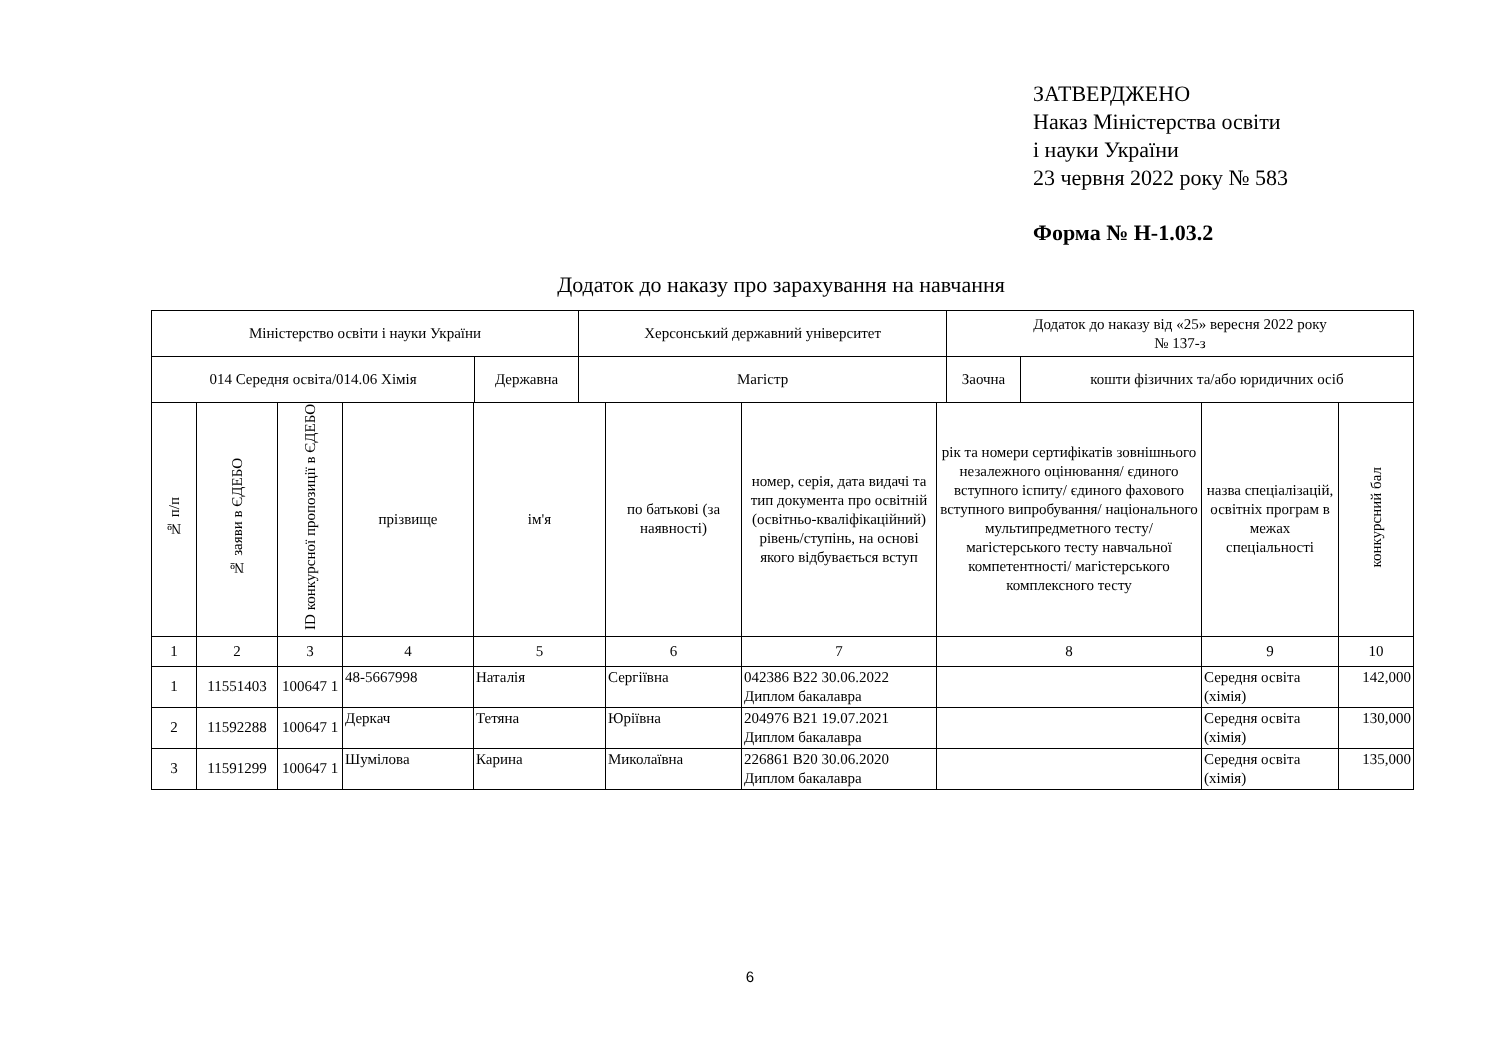ЗАТВЕРДЖЕНО
Наказ Міністерства освіти
і науки України
23 червня 2022 року № 583
Форма № Н-1.03.2
Додаток до наказу про зарахування на навчання
| Міністерство освіти і науки України | | Херсонський державний університет | Додаток до наказу від «25» вересня 2022 року № 137-з | |
| 014 Середня освіта/014.06 Хімія | Державна | Магістр | Заочна | кошти фізичних та/або юридичних осіб |
| № п/п | № заяви в ЄДЕБО | ID конкурсної пропозиції в ЄДЕБО | прізвище | ім'я | по батькові (за наявності) | номер, серія, дата видачі та тип документа про освітній (освітньо-кваліфікаційний) рівень/ступінь, на основі якого відбувається вступ | рік та номери сертифікатів зовнішнього незалежного оцінювання/ єдиного вступного іспиту/ єдиного фахового вступного випробування/ національного мультипредметного тесту/ магістерського тесту навчальної компетентності/ магістерського комплексного тесту | назва спеціалізацій, освітніх програм в межах спеціальності | конкурсний бал |
| 1 | 2 | 3 | 4 | 5 | 6 | 7 | 8 | 9 | 10 |
| 1 | 11551403 | 100647 1 | 48-5667998 | Наталія | Сергіївна | 042386 B22 30.06.2022 Диплом бакалавра | | Середня освіта (хімія) | 142,000 |
| 2 | 11592288 | 100647 1 | Деркач | Тетяна | Юріївна | 204976 B21 19.07.2021 Диплом бакалавра | | Середня освіта (хімія) | 130,000 |
| 3 | 11591299 | 100647 1 | Шумілова | Карина | Миколаївна | 226861 B20 30.06.2020 Диплом бакалавра | | Середня освіта (хімія) | 135,000 |
6